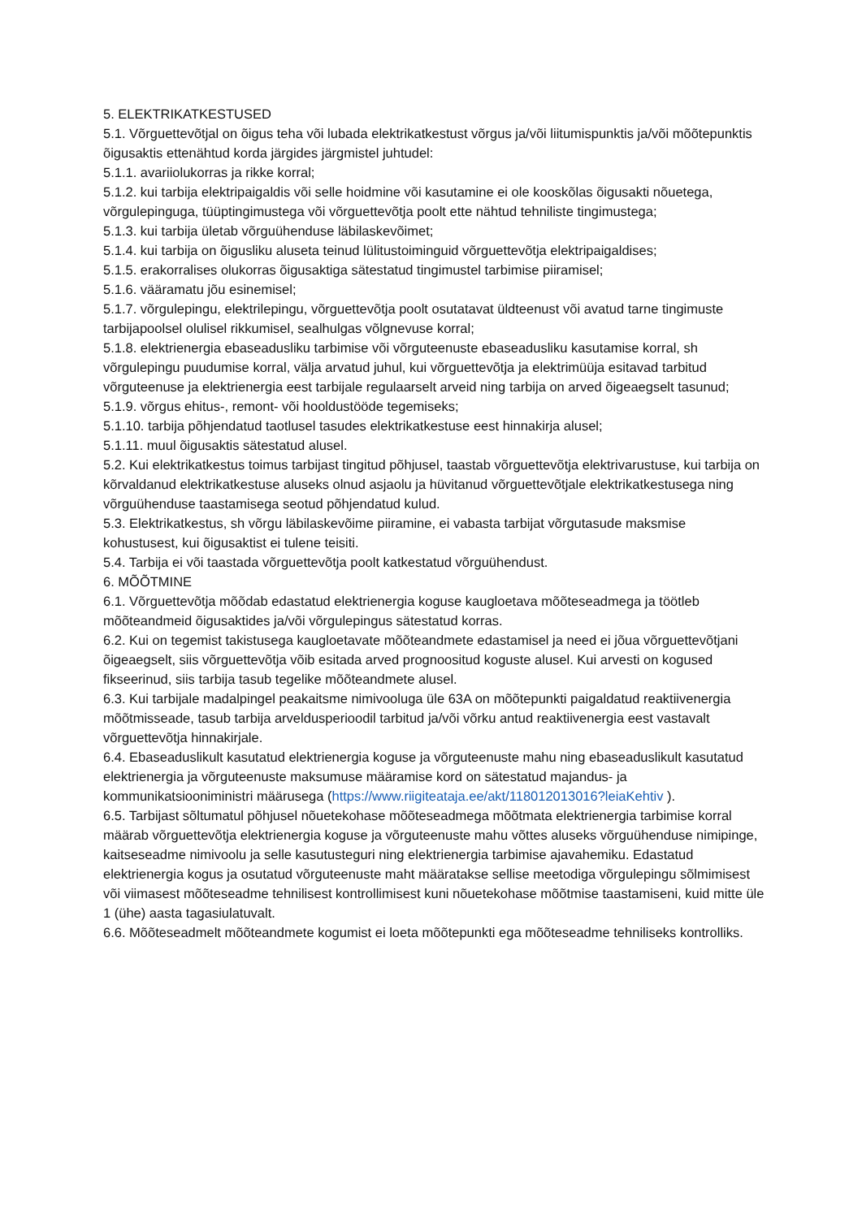5. ELEKTRIKATKESTUSED
5.1. Võrguettevõtjal on õigus teha või lubada elektrikatkestust võrgus ja/või liitumispunktis ja/või mõõtepunktis õigusaktis ettenähtud korda järgides järgmistel juhtudel:
5.1.1. avariiolukorras ja rikke korral;
5.1.2. kui tarbija elektripaigaldis või selle hoidmine või kasutamine ei ole kooskõlas õigusakti nõuetega, võrgulepinguga, tüüptingimustega või võrguettevõtja poolt ette nähtud tehniliste tingimustega;
5.1.3. kui tarbija ületab võrguühenduse läbilaskevõimet;
5.1.4. kui tarbija on õigusliku aluseta teinud lülitustoiminguid võrguettevõtja elektripaigaldises;
5.1.5. erakorralises olukorras õigusaktiga sätestatud tingimustel tarbimise piiramisel;
5.1.6. vääramatu jõu esinemisel;
5.1.7. võrgulepingu, elektrilepingu, võrguettevõtja poolt osutatavat üldteenust või avatud tarne tingimuste tarbijapoolsel olulisel rikkumisel, sealhulgas võlgnevuse korral;
5.1.8. elektrienergia ebaseadusliku tarbimise või võrguteenuste ebaseadusliku kasutamise korral, sh võrgulepingu puudumise korral, välja arvatud juhul, kui võrguettevõtja ja elektrimüüja esitavad tarbitud võrguteenuse ja elektrienergia eest tarbijale regulaarselt arveid ning tarbija on arved õigeaegselt tasunud;
5.1.9. võrgus ehitus-, remont- või hooldustööde tegemiseks;
5.1.10. tarbija põhjendatud taotlusel tasudes elektrikatkestuse eest hinnakirja alusel;
5.1.11. muul õigusaktis sätestatud alusel.
5.2. Kui elektrikatkestus toimus tarbijast tingitud põhjusel, taastab võrguettevõtja elektrivarustuse, kui tarbija on kõrvaldanud elektrikatkestuse aluseks olnud asjaolu ja hüvitanud võrguettevõtjale elektrikatkestusega ning võrguühenduse taastamisega seotud põhjendatud kulud.
5.3. Elektrikatkestus, sh võrgu läbilaskevõime piiramine, ei vabasta tarbijat võrgutasude maksmise kohustusest, kui õigusaktist ei tulene teisiti.
5.4. Tarbija ei või taastada võrguettevõtja poolt katkestatud võrguühendust.
6. MÕÕTMINE
6.1. Võrguettevõtja mõõdab edastatud elektrienergia koguse kaugloetava mõõteseadmega ja töötleb mõõteandmeid õigusaktides ja/või võrgulepingus sätestatud korras.
6.2. Kui on tegemist takistusega kaugloetavate mõõteandmete edastamisel ja need ei jõua võrguettevõtjani õigeaegselt, siis võrguettevõtja võib esitada arved prognoositud koguste alusel. Kui arvesti on kogused fikseerinud, siis tarbija tasub tegelike mõõteandmete alusel.
6.3. Kui tarbijale madalpingel peakaitsme nimivooluga üle 63A on mõõtepunkti paigaldatud reaktiivenergia mõõtmisseade, tasub tarbija arveldusperioodil tarbitud ja/või võrku antud reaktiivenergia eest vastavalt võrguettevõtja hinnakirjale.
6.4. Ebaseaduslikult kasutatud elektrienergia koguse ja võrguteenuste mahu ning ebaseaduslikult kasutatud elektrienergia ja võrguteenuste maksumuse määramise kord on sätestatud majandus- ja kommunikatsiooniministri määrusega (https://www.riigiteataja.ee/akt/118012013016?leiaKehtiv ).
6.5. Tarbijast sõltumatul põhjusel nõuetekohase mõõteseadmega mõõtmata elektrienergia tarbimise korral määrab võrguettevõtja elektrienergia koguse ja võrguteenuste mahu võttes aluseks võrguühenduse nimipinge, kaitseseadme nimivoolu ja selle kasutusteguri ning elektrienergia tarbimise ajavahemiku. Edastatud elektrienergia kogus ja osutatud võrguteenuste maht määratakse sellise meetodiga võrgulepingu sõlmimisest või viimasest mõõteseadme tehnilisest kontrollimisest kuni nõuetekohase mõõtmise taastamiseni, kuid mitte üle 1 (ühe) aasta tagasiulatuvalt.
6.6. Mõõteseadmelt mõõteandmete kogumist ei loeta mõõtepunkti ega mõõteseadme tehniliseks kontrolliks.